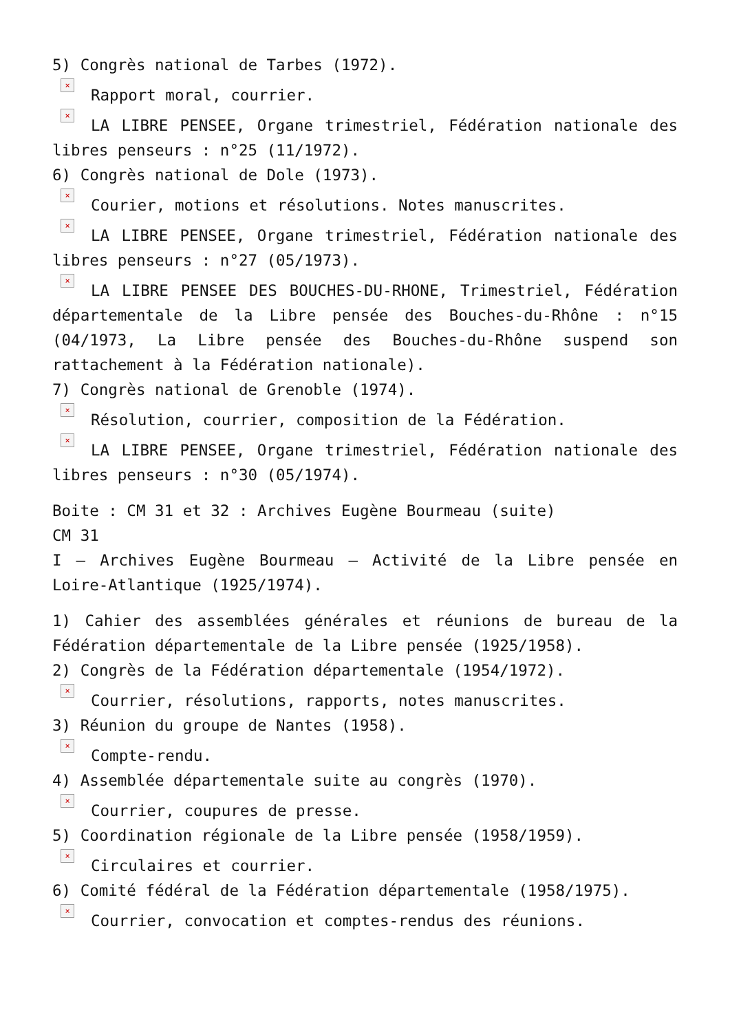5) Congrès national de Tarbes (1972).
× Rapport moral, courrier.
× LA LIBRE PENSEE, Organe trimestriel, Fédération nationale des libres penseurs : n°25 (11/1972).
6) Congrès national de Dole (1973).
× Courier, motions et résolutions. Notes manuscrites.
× LA LIBRE PENSEE, Organe trimestriel, Fédération nationale des libres penseurs : n°27 (05/1973).
× LA LIBRE PENSEE DES BOUCHES-DU-RHONE, Trimestriel, Fédération départementale de la Libre pensée des Bouches-du-Rhône : n°15 (04/1973, La Libre pensée des Bouches-du-Rhône suspend son rattachement à la Fédération nationale).
7) Congrès national de Grenoble (1974).
× Résolution, courrier, composition de la Fédération.
× LA LIBRE PENSEE, Organe trimestriel, Fédération nationale des libres penseurs : n°30 (05/1974).
Boite : CM 31 et 32 : Archives Eugène Bourmeau (suite)
CM 31
I – Archives Eugène Bourmeau – Activité de la Libre pensée en Loire-Atlantique (1925/1974).
1) Cahier des assemblées générales et réunions de bureau de la Fédération départementale de la Libre pensée (1925/1958).
2) Congrès de la Fédération départementale (1954/1972).
× Courrier, résolutions, rapports, notes manuscrites.
3) Réunion du groupe de Nantes (1958).
× Compte-rendu.
4) Assemblée départementale suite au congrès (1970).
× Courrier, coupures de presse.
5) Coordination régionale de la Libre pensée (1958/1959).
× Circulaires et courrier.
6) Comité fédéral de la Fédération départementale (1958/1975).
× Courrier, convocation et comptes-rendus des réunions.